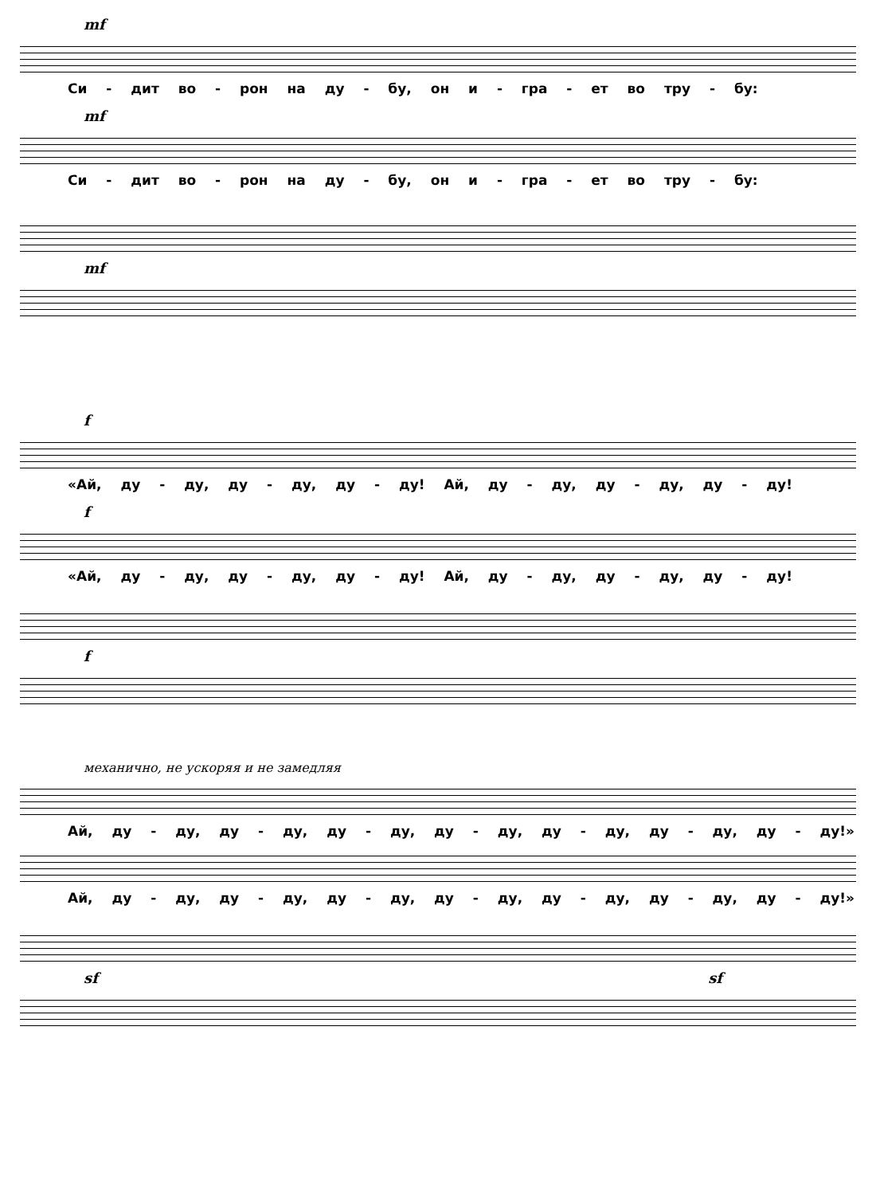mf
Си - дит во - рон на ду - бу, он и - гра - ет во тру - бу:
mf
Си - дит во - рон на ду - бу, он и - гра - ет во тру - бу:
mf
f
«Ай, ду - ду, ду - ду, ду - ду! Ай, ду - ду, ду - ду, ду - ду!
f
«Ай, ду - ду, ду - ду, ду - ду! Ай, ду - ду, ду - ду, ду - ду!
f
механично, не ускоряя и не замедляя
Ай, ду - ду, ду - ду, ду - ду, ду - ду, ду - ду, ду - ду, ду - ду!»
Ай, ду - ду, ду - ду, ду - ду, ду - ду, ду - ду, ду - ду, ду - ду!»
sf sf